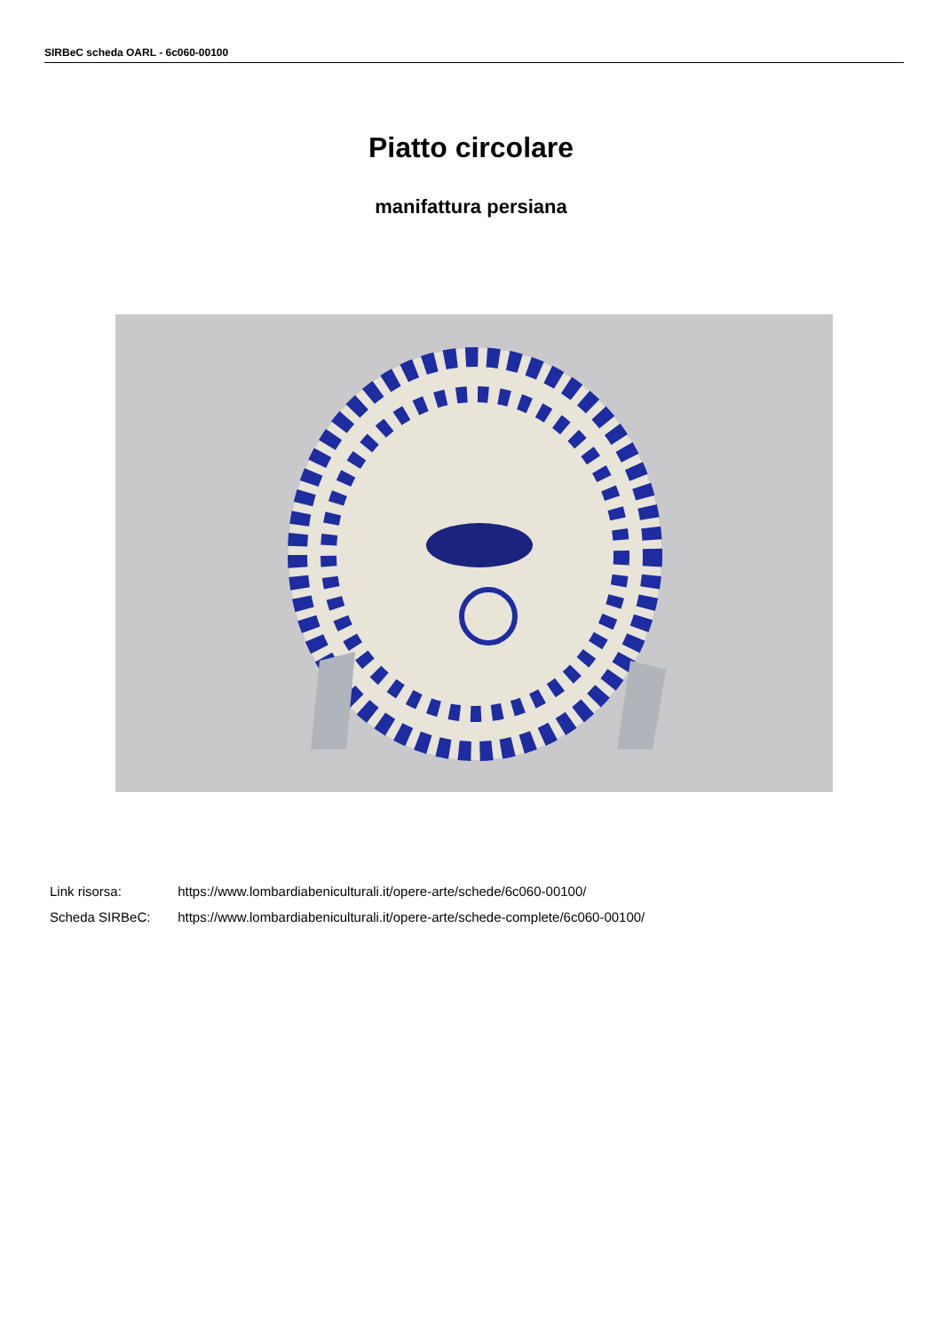SIRBeC scheda OARL - 6c060-00100
Piatto circolare
manifattura persiana
Link risorsa: https://www.lombardiabeniculturali.it/opere-arte/schede/6c060-00100/
Scheda SIRBeC: https://www.lombardiabeniculturali.it/opere-arte/schede-complete/6c060-00100/